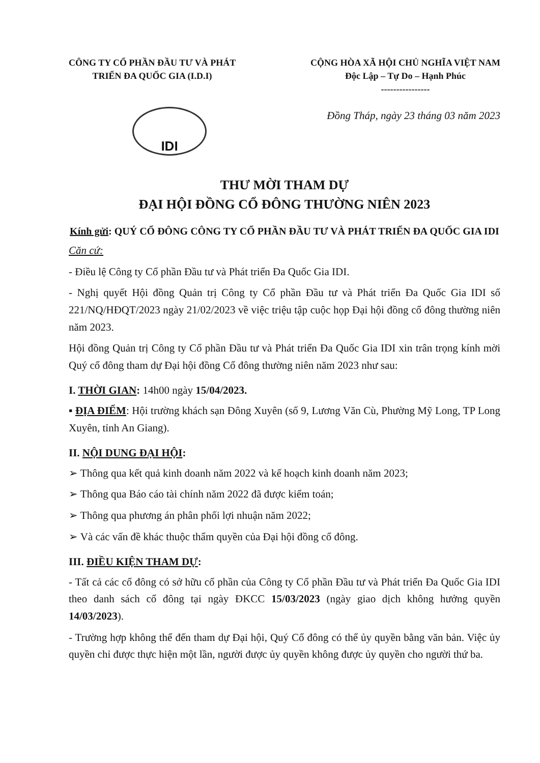CÔNG TY CỔ PHẦN ĐẦU TƯ VÀ PHÁT
TRIỂN ĐA QUỐC GIA (I.D.I)
CỘNG HÒA XÃ HỘI CHỦ NGHĨA VIỆT NAM
Độc Lập – Tự Do – Hạnh Phúc
----------------
IDI
Đồng Tháp, ngày 23 tháng 03 năm 2023
THƯ MỜI THAM DỰ
ĐẠI HỘI ĐỒNG CỔ ĐÔNG THƯỜNG NIÊN 2023
Kính gửi: QUÝ CỔ ĐÔNG CÔNG TY CỔ PHẦN ĐẦU TƯ VÀ PHÁT TRIỂN ĐA QUỐC GIA IDI
Căn cứ:
- Điều lệ Công ty Cổ phần Đầu tư và Phát triển Đa Quốc Gia IDI.
- Nghị quyết Hội đồng Quản trị Công ty Cổ phần Đầu tư và Phát triển Đa Quốc Gia IDI số 221/NQ/HĐQT/2023 ngày 21/02/2023 về việc triệu tập cuộc họp Đại hội đồng cổ đông thường niên năm 2023.
Hội đồng Quản trị Công ty Cổ phần Đầu tư và Phát triển Đa Quốc Gia IDI xin trân trọng kính mời Quý cổ đông tham dự Đại hội đồng Cổ đông thường niên năm 2023 như sau:
I. THỜI GIAN: 14h00 ngày 15/04/2023.
▪ ĐỊA ĐIỂM: Hội trường khách sạn Đông Xuyên (số 9, Lương Văn Cù, Phường Mỹ Long, TP Long Xuyên, tỉnh An Giang).
II. NỘI DUNG ĐẠI HỘI:
➢ Thông qua kết quả kinh doanh năm 2022 và kế hoạch kinh doanh năm 2023;
➢ Thông qua Báo cáo tài chính năm 2022 đã được kiểm toán;
➢ Thông qua phương án phân phối lợi nhuận năm 2022;
➢ Và các vấn đề khác thuộc thẩm quyền của Đại hội đồng cổ đông.
III. ĐIỀU KIỆN THAM DỰ:
- Tất cả các cổ đông có sở hữu cổ phần của Công ty Cổ phần Đầu tư và Phát triển Đa Quốc Gia IDI theo danh sách cổ đông tại ngày ĐKCC 15/03/2023 (ngày giao dịch không hưởng quyền 14/03/2023).
- Trường hợp không thể đến tham dự Đại hội, Quý Cổ đông có thể ủy quyền bằng văn bản. Việc ủy quyền chỉ được thực hiện một lần, người được ủy quyền không được ủy quyền cho người thứ ba.